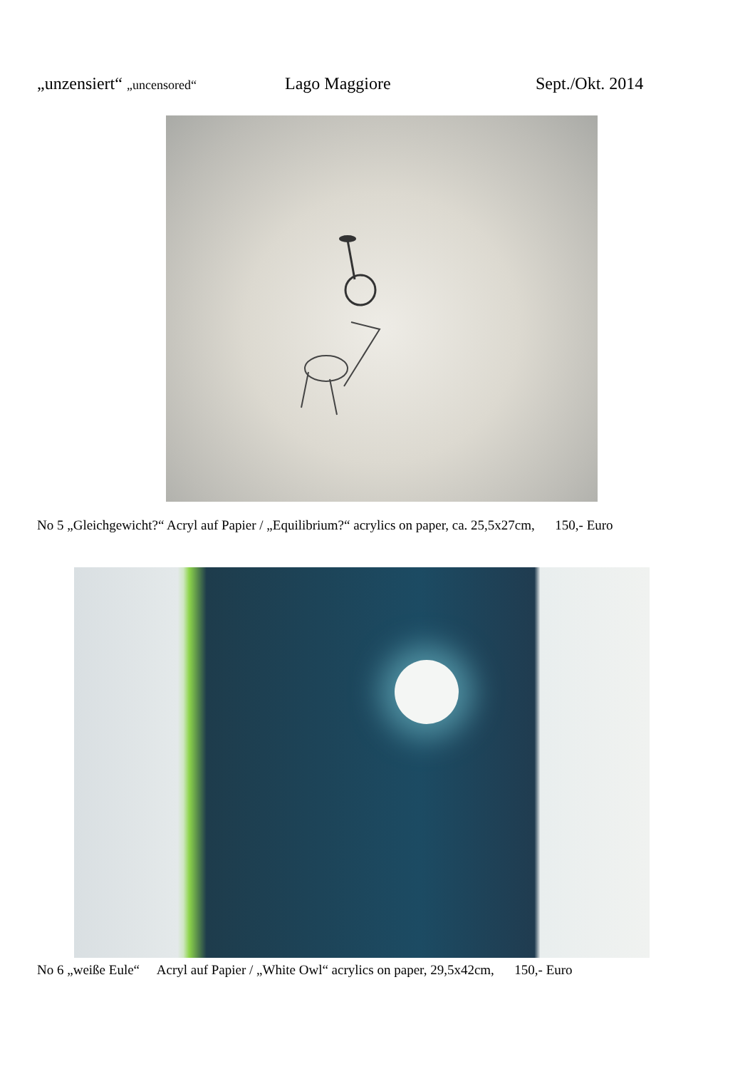„unzensiert“ „uncensored“ Lago Maggiore Sept./Okt. 2014
No 5 „Gleichgewicht?“ Acryl auf Papier / „Equilibrium?“ acrylics on paper, ca. 25,5x27cm, 150,- Euro
No 6 „weiße Eule“ Acryl auf Papier / „White Owl“ acrylics on paper, 29,5x42cm, 150,- Euro